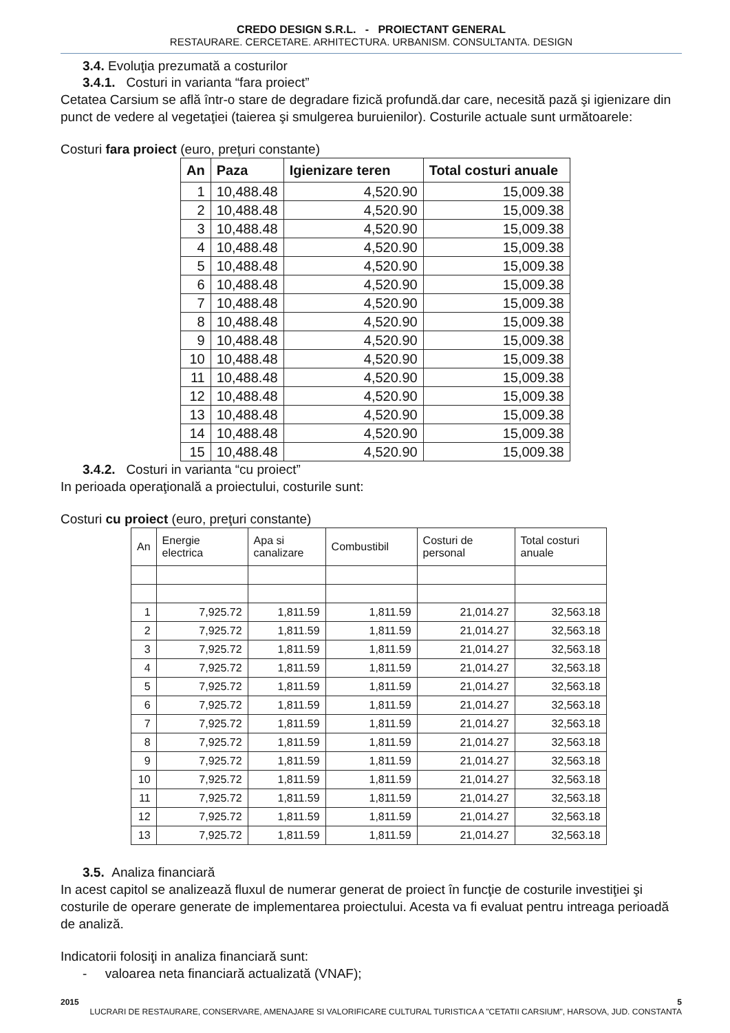CREDO DESIGN S.R.L. - PROIECTANT GENERAL
RESTAURARE. CERCETARE. ARHITECTURA. URBANISM. CONSULTANTA. DESIGN
3.4. Evoluţia prezumată a costurilor
3.4.1. Costuri in varianta “fara proiect”
Cetatea Carsium se află într-o stare de degradare fizică profundă.dar care, necesită pază şi igienizare din punct de vedere al vegetaţiei (taierea şi smulgerea buruienilor). Costurile actuale sunt următoarele:
Costuri fara proiect (euro, preţuri constante)
| An | Paza | Igienizare teren | Total costuri anuale |
| --- | --- | --- | --- |
| 1 | 10,488.48 | 4,520.90 | 15,009.38 |
| 2 | 10,488.48 | 4,520.90 | 15,009.38 |
| 3 | 10,488.48 | 4,520.90 | 15,009.38 |
| 4 | 10,488.48 | 4,520.90 | 15,009.38 |
| 5 | 10,488.48 | 4,520.90 | 15,009.38 |
| 6 | 10,488.48 | 4,520.90 | 15,009.38 |
| 7 | 10,488.48 | 4,520.90 | 15,009.38 |
| 8 | 10,488.48 | 4,520.90 | 15,009.38 |
| 9 | 10,488.48 | 4,520.90 | 15,009.38 |
| 10 | 10,488.48 | 4,520.90 | 15,009.38 |
| 11 | 10,488.48 | 4,520.90 | 15,009.38 |
| 12 | 10,488.48 | 4,520.90 | 15,009.38 |
| 13 | 10,488.48 | 4,520.90 | 15,009.38 |
| 14 | 10,488.48 | 4,520.90 | 15,009.38 |
| 15 | 10,488.48 | 4,520.90 | 15,009.38 |
3.4.2. Costuri in varianta “cu proiect”
In perioada operaţională a proiectului, costurile sunt:
Costuri cu proiect (euro, preţuri constante)
| An | Energie electrica | Apa si canalizare | Combustibil | Costuri de personal | Total costuri anuale |
| --- | --- | --- | --- | --- | --- |
| 1 | 7,925.72 | 1,811.59 | 1,811.59 | 21,014.27 | 32,563.18 |
| 2 | 7,925.72 | 1,811.59 | 1,811.59 | 21,014.27 | 32,563.18 |
| 3 | 7,925.72 | 1,811.59 | 1,811.59 | 21,014.27 | 32,563.18 |
| 4 | 7,925.72 | 1,811.59 | 1,811.59 | 21,014.27 | 32,563.18 |
| 5 | 7,925.72 | 1,811.59 | 1,811.59 | 21,014.27 | 32,563.18 |
| 6 | 7,925.72 | 1,811.59 | 1,811.59 | 21,014.27 | 32,563.18 |
| 7 | 7,925.72 | 1,811.59 | 1,811.59 | 21,014.27 | 32,563.18 |
| 8 | 7,925.72 | 1,811.59 | 1,811.59 | 21,014.27 | 32,563.18 |
| 9 | 7,925.72 | 1,811.59 | 1,811.59 | 21,014.27 | 32,563.18 |
| 10 | 7,925.72 | 1,811.59 | 1,811.59 | 21,014.27 | 32,563.18 |
| 11 | 7,925.72 | 1,811.59 | 1,811.59 | 21,014.27 | 32,563.18 |
| 12 | 7,925.72 | 1,811.59 | 1,811.59 | 21,014.27 | 32,563.18 |
| 13 | 7,925.72 | 1,811.59 | 1,811.59 | 21,014.27 | 32,563.18 |
3.5. Analiza financiară
In acest capitol se analizează fluxul de numerar generat de proiect în funcţie de costurile investiţiei şi costurile de operare generate de implementarea proiectului. Acesta va fi evaluat pentru intreaga perioadă de analiză.
Indicatorii folosiţi in analiza financiară sunt:
- valoarea neta financiară actualizată (VNAF);
2015 5
LUCRARI DE RESTAURARE, CONSERVARE, AMENAJARE SI VALORIFICARE CULTURAL TURISTICA A "CETATII CARSIUM", HARSOVA, JUD. CONSTANTA